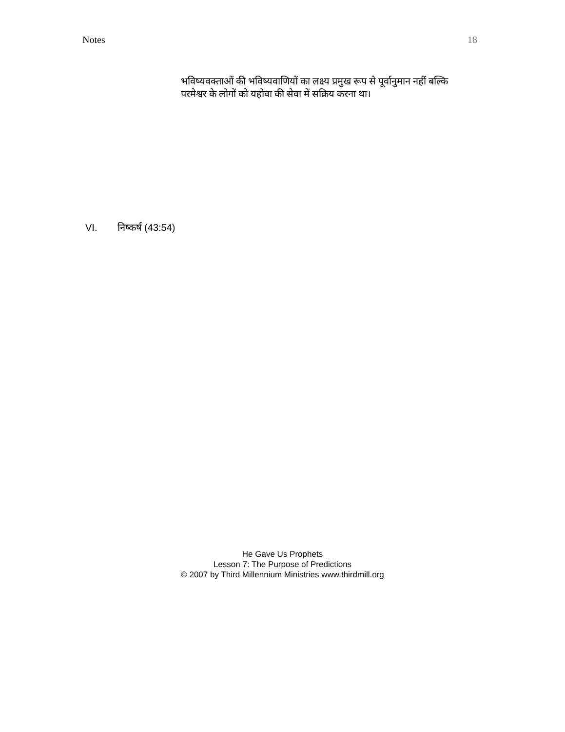Notes 18
भविष्यवक्ताओं की भविष्यवाणियों का लक्ष्य प्रमुख रूप से पूर्वानुमान नहीं बल्कि परमेश्वर के लोगों को यहोवा की सेवा में सक्रिय करना था।
VI. निष्कर्ष (43:54)
He Gave Us Prophets
Lesson 7: The Purpose of Predictions
© 2007 by Third Millennium Ministries www.thirdmill.org